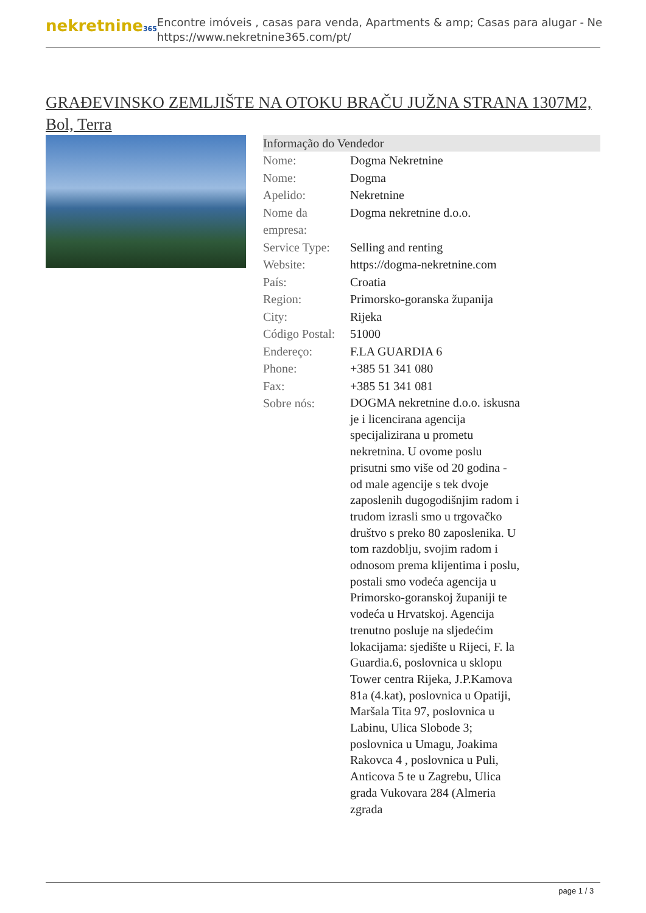nekretnine365
Encontre imóveis , casas para venda, Apartments & amp; Casas para alugar - Ne
https://www.nekretnine365.com/pt/
GRAĐEVINSKO ZEMLJIŠTE NA OTOKU BRAČU JUŽNA STRANA 1307M2, Bol, Terra
| Informação do Vendedor | |
| --- | --- |
| Nome: | Dogma Nekretnine |
| Nome: | Dogma |
| Apelido: | Nekretnine |
| Nome da empresa: | Dogma nekretnine d.o.o. |
| Service Type: | Selling and renting |
| Website: | https://dogma-nekretnine.com |
| País: | Croatia |
| Region: | Primorsko-goranska županija |
| City: | Rijeka |
| Código Postal: | 51000 |
| Endereço: | F.LA GUARDIA 6 |
| Phone: | +385 51 341 080 |
| Fax: | +385 51 341 081 |
| Sobre nós: | DOGMA nekretnine d.o.o. iskusna je i licencirana agencija specijalizirana u prometu nekretnina. U ovome poslu prisutni smo više od 20 godina - od male agencije s tek dvoje zaposlenih dugogodišnjim radom i trudom izrasli smo u trgovačko društvo s preko 80 zaposlenika. U tom razdoblju, svojim radom i odnosom prema klijentima i poslu, postali smo vodeća agencija u Primorsko-goranskoj županiji te vodeća u Hrvatskoj. Agencija trenutno posluje na sljedećim lokacijama: sjedište u Rijeci, F. la Guardia.6, poslovnica u sklopu Tower centra Rijeka, J.P.Kamova 81a (4.kat), poslovnica u Opatiji, Maršala Tita 97, poslovnica u Labinu, Ulica Slobode 3; poslovnica u Umagu, Joakima Rakovca 4 , poslovnica u Puli, Anticova 5 te u Zagrebu, Ulica grada Vukovara 284 (Almeria zgrada |
page 1 / 3